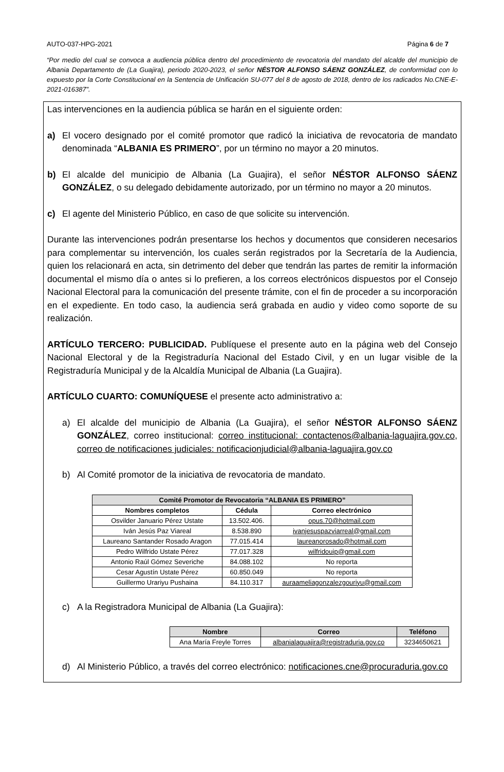AUTO-037-HPG-2021 Página 6 de 7
“Por medio del cual se convoca a audiencia pública dentro del procedimiento de revocatoria del mandato del alcalde del municipio de Albania Departamento de (La Guajira), periodo 2020-2023, el señor NÉSTOR ALFONSO SÁENZ GONZÁLEZ, de conformidad con lo expuesto por la Corte Constitucional en la Sentencia de Unificación SU-077 del 8 de agosto de 2018, dentro de los radicados No.CNE-E-2021-016387”.
Las intervenciones en la audiencia pública se harán en el siguiente orden:
a) El vocero designado por el comité promotor que radicó la iniciativa de revocatoria de mandato denominada “ALBANIA ES PRIMERO”, por un término no mayor a 20 minutos.
b) El alcalde del municipio de Albania (La Guajira), el señor NÉSTOR ALFONSO SÁENZ GONZÁLEZ, o su delegado debidamente autorizado, por un término no mayor a 20 minutos.
c) El agente del Ministerio Público, en caso de que solicite su intervención.
Durante las intervenciones podrán presentarse los hechos y documentos que consideren necesarios para complementar su intervención, los cuales serán registrados por la Secretaría de la Audiencia, quien los relacionará en acta, sin detrimento del deber que tendrán las partes de remitir la información documental el mismo día o antes si lo prefieren, a los correos electrónicos dispuestos por el Consejo Nacional Electoral para la comunicación del presente trámite, con el fin de proceder a su incorporación en el expediente. En todo caso, la audiencia será grabada en audio y video como soporte de su realización.
ARTÍCULO TERCERO: PUBLICIDAD. Publíquese el presente auto en la página web del Consejo Nacional Electoral y de la Registraduría Nacional del Estado Civil, y en un lugar visible de la Registraduría Municipal y de la Alcaldía Municipal de Albania (La Guajira).
ARTÍCULO CUARTO: COMUNÍQUESE el presente acto administrativo a:
a) El alcalde del municipio de Albania (La Guajira), el señor NÉSTOR ALFONSO SÁENZ GONZÁLEZ, correo institucional: correo institucional: contactenos@albania-laguajira.gov.co, correo de notificaciones judiciales: notificacionjudicial@albania-laguajira.gov.co
b) Al Comité promotor de la iniciativa de revocatoria de mandato.
| Comité Promotor de Revocatoria “ALBANIA ES PRIMERO” | | |
| --- | --- | --- |
| Nombres completos | Cédula | Correo electrónico |
| Osvilder Januario Pérez Ustate | 13.502.406. | opus.70@hotmail.com |
| Iván Jesús Paz Viareal | 8.538.890 | ivanjesuspazviarreal@gmail.com |
| Laureano Santander Rosado Aragon | 77.015.414 | laureanorosado@hotmail.com |
| Pedro Wilfrido Ustate Pérez | 77.017.328 | wilfridouip@gmail.com |
| Antonio Raúl Gómez Severiche | 84.088.102 | No reporta |
| Cesar Agustín Ustate Pérez | 60.850.049 | No reporta |
| Guillermo Urariyu Pushaina | 84.110.317 | auraameliagonzalezgouriyu@gmail.com |
c) A la Registradora Municipal de Albania (La Guajira):
| Nombre | Correo | Teléfono |
| --- | --- | --- |
| Ana María Freyle Torres | albanialaguajira@registraduria.gov.co | 3234650621 |
d) Al Ministerio Público, a través del correo electrónico: notificaciones.cne@procuraduria.gov.co